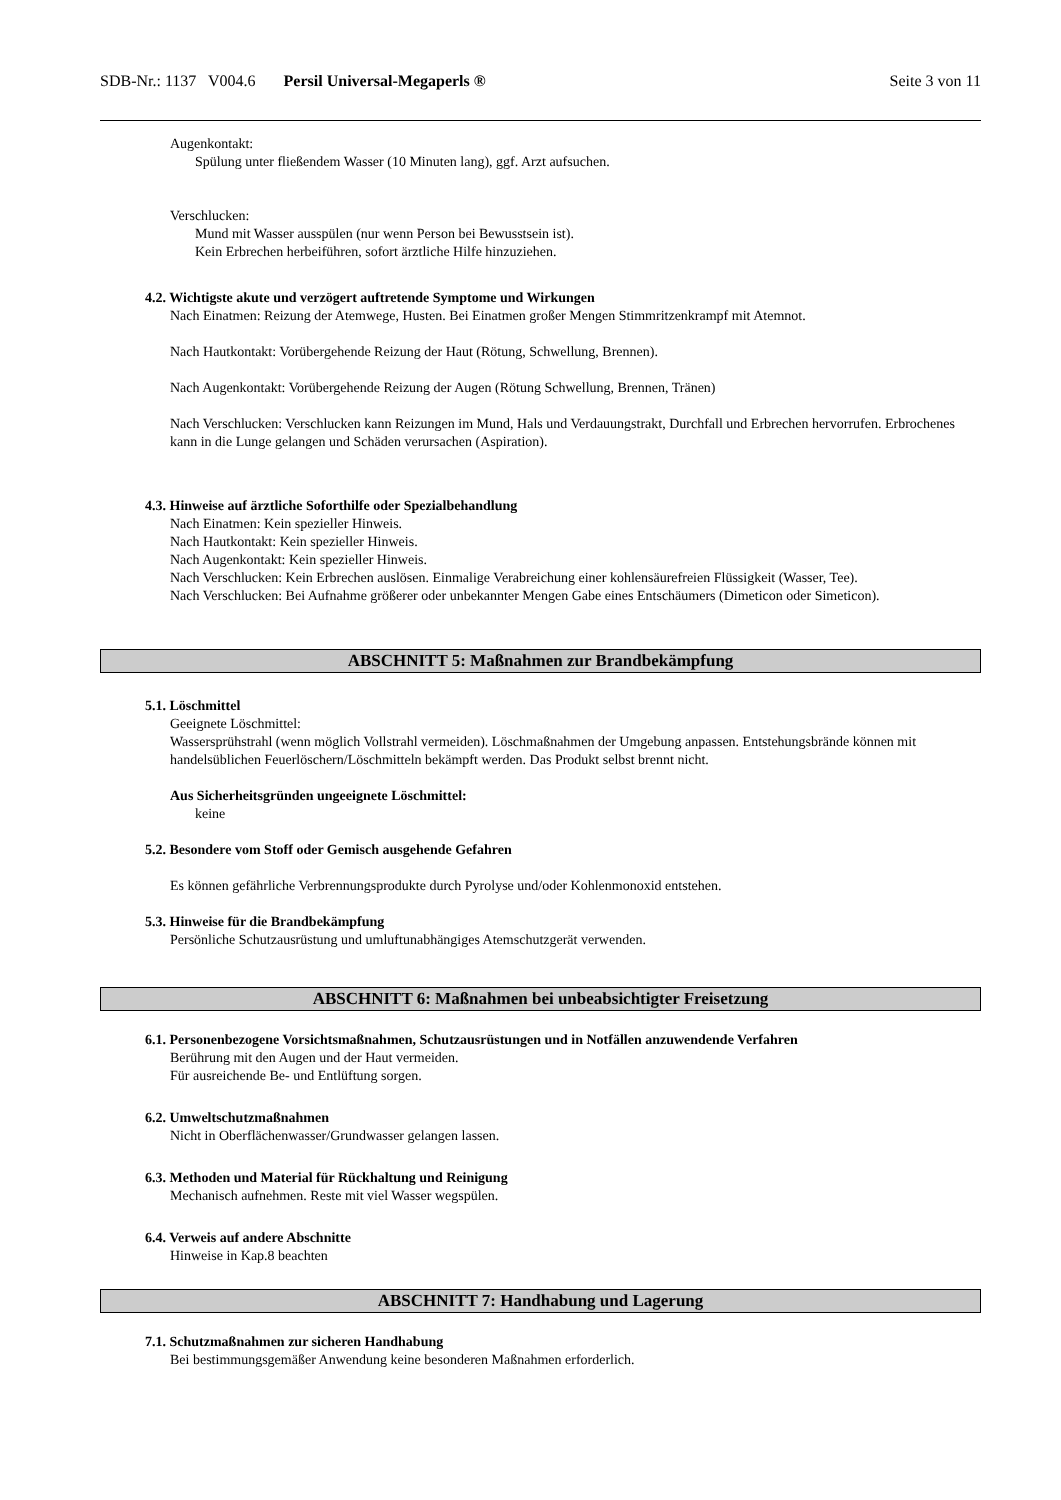SDB-Nr.: 1137 V004.6 Persil Universal-Megaperls ® Seite 3 von 11
Augenkontakt:
Spülung unter fließendem Wasser (10 Minuten lang), ggf. Arzt aufsuchen.
Verschlucken:
Mund mit Wasser ausspülen (nur wenn Person bei Bewusstsein ist).
Kein Erbrechen herbeiführen, sofort ärztliche Hilfe hinzuziehen.
4.2. Wichtigste akute und verzögert auftretende Symptome und Wirkungen
Nach Einatmen: Reizung der Atemwege, Husten. Bei Einatmen großer Mengen Stimmritzenkrampf mit Atemnot.
Nach Hautkontakt: Vorübergehende Reizung der Haut (Rötung, Schwellung, Brennen).
Nach Augenkontakt: Vorübergehende Reizung der Augen (Rötung Schwellung, Brennen, Tränen)
Nach Verschlucken: Verschlucken kann Reizungen im Mund, Hals und Verdauungstrakt, Durchfall und Erbrechen hervorrufen. Erbrochenes kann in die Lunge gelangen und Schäden verursachen (Aspiration).
4.3. Hinweise auf ärztliche Soforthilfe oder Spezialbehandlung
Nach Einatmen: Kein spezieller Hinweis.
Nach Hautkontakt: Kein spezieller Hinweis.
Nach Augenkontakt: Kein spezieller Hinweis.
Nach Verschlucken: Kein Erbrechen auslösen. Einmalige Verabreichung einer kohlensäurefreien Flüssigkeit (Wasser, Tee).
Nach Verschlucken: Bei Aufnahme größerer oder unbekannter Mengen Gabe eines Entschäumers (Dimeticon oder Simeticon).
ABSCHNITT 5: Maßnahmen zur Brandbekämpfung
5.1. Löschmittel
Geeignete Löschmittel:
Wassersprühstrahl (wenn möglich Vollstrahl vermeiden). Löschmaßnahmen der Umgebung anpassen. Entstehungsbrände können mit handelsüblichen Feuerlöschern/Löschmitteln bekämpft werden. Das Produkt selbst brennt nicht.
Aus Sicherheitsgründen ungeeignete Löschmittel:
keine
5.2. Besondere vom Stoff oder Gemisch ausgehende Gefahren
Es können gefährliche Verbrennungsprodukte durch Pyrolyse und/oder Kohlenmonoxid entstehen.
5.3. Hinweise für die Brandbekämpfung
Persönliche Schutzausrüstung und umluftunabhängiges Atemschutzgerät verwenden.
ABSCHNITT 6: Maßnahmen bei unbeabsichtigter Freisetzung
6.1. Personenbezogene Vorsichtsmaßnahmen, Schutzausrüstungen und in Notfällen anzuwendende Verfahren
Berührung mit den Augen und der Haut vermeiden.
Für ausreichende Be- und Entlüftung sorgen.
6.2. Umweltschutzmaßnahmen
Nicht in Oberflächenwasser/Grundwasser gelangen lassen.
6.3. Methoden und Material für Rückhaltung und Reinigung
Mechanisch aufnehmen. Reste mit viel Wasser wegspülen.
6.4. Verweis auf andere Abschnitte
Hinweise in Kap.8 beachten
ABSCHNITT 7: Handhabung und Lagerung
7.1. Schutzmaßnahmen zur sicheren Handhabung
Bei bestimmungsgemäßer Anwendung keine besonderen Maßnahmen erforderlich.